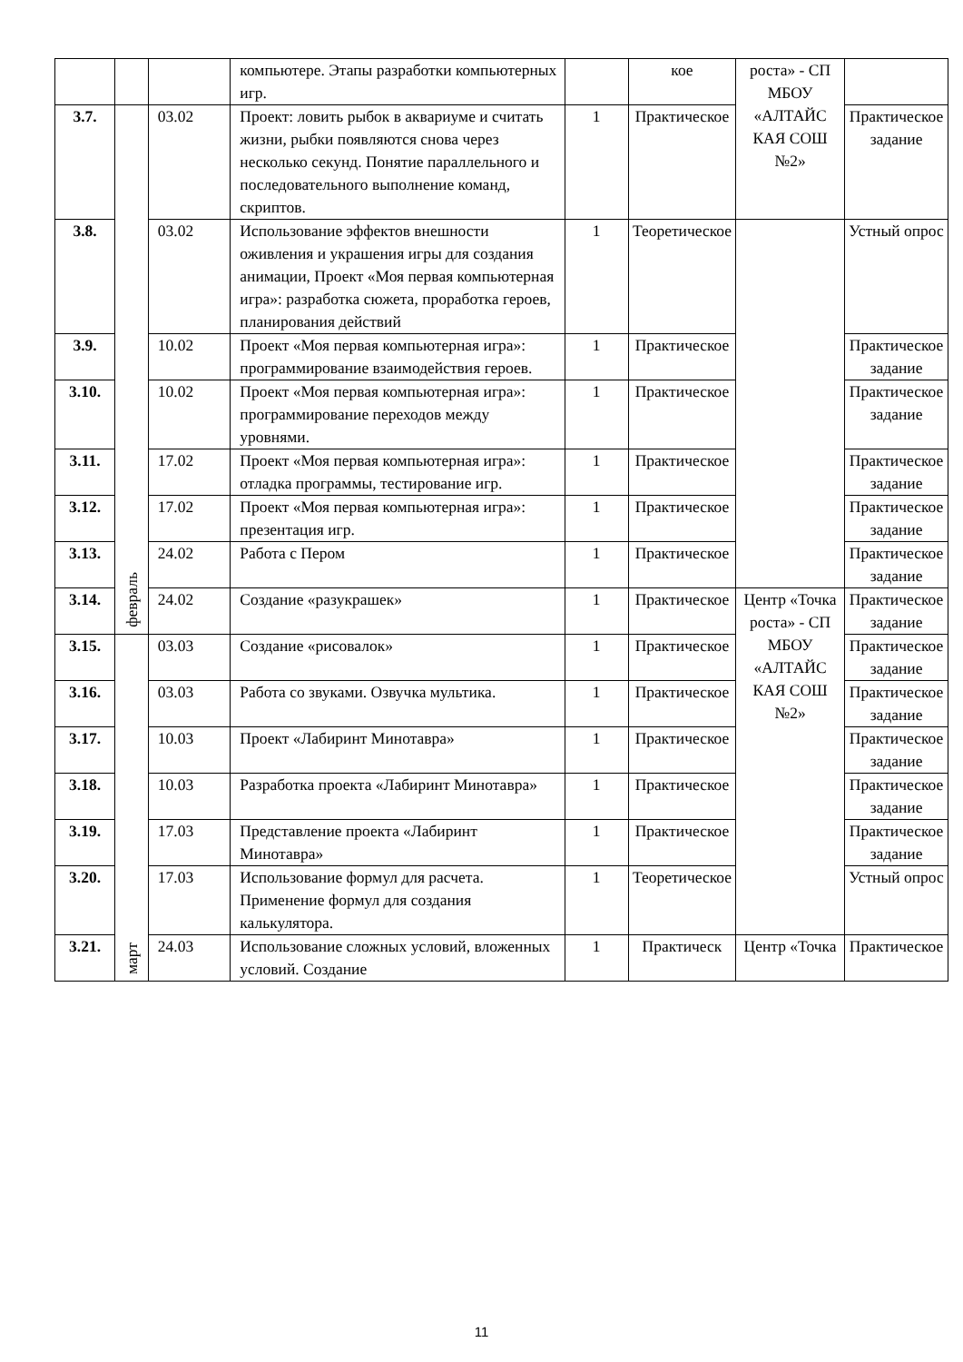| | | | компьютере. Этапы разработки компьютерных игр. | | кое | роста» - СП МБОУ «АЛТАЙС КАЯ СОШ №2» | |
| 3.7. | февраль | 03.02 | Проект: ловить рыбок в аквариуме и считать жизни, рыбки появляются снова через несколько секунд. Понятие параллельного и последовательного выполнение команд, скриптов. | 1 | Практическое | | Практическое задание |
| 3.8. | | 03.02 | Использование эффектов внешности оживления и украшения игры для создания анимации, Проект «Моя первая компьютерная игра»: разработка сюжета, проработка героев, планирования действий | 1 | Теоретическое | | Устный опрос |
| 3.9. | | 10.02 | Проект «Моя первая компьютерная игра»: программирование взаимодействия героев. | 1 | Практическое | | Практическое задание |
| 3.10. | | 10.02 | Проект «Моя первая компьютерная игра»: программирование переходов между уровнями. | 1 | Практическое | | Практическое задание |
| 3.11. | | 17.02 | Проект «Моя первая компьютерная игра»: отладка программы, тестирование игр. | 1 | Практическое | | Практическое задание |
| 3.12. | | 17.02 | Проект «Моя первая компьютерная игра»: презентация игр. | 1 | Практическое | | Практическое задание |
| 3.13. | | 24.02 | Работа с Пером | 1 | Практическое | | Практическое задание |
| 3.14. | | 24.02 | Создание «разукрашек» | 1 | Практическое | Центр «Точка роста» - СП МБОУ «АЛТАЙС КАЯ СОШ №2» | Практическое задание |
| 3.15. | март | 03.03 | Создание «рисовалок» | 1 | Практическое | | Практическое задание |
| 3.16. | | 03.03 | Работа со звуками. Озвучка мультика. | 1 | Практическое | | Практическое задание |
| 3.17. | | 10.03 | Проект «Лабиринт Минотавра» | 1 | Практическое | | Практическое задание |
| 3.18. | | 10.03 | Разработка проекта «Лабиринт Минотавра» | 1 | Практическое | | Практическое задание |
| 3.19. | | 17.03 | Представление проекта «Лабиринт Минотавра» | 1 | Практическое | | Практическое задание |
| 3.20. | | 17.03 | Использование формул для расчета. Применение формул для создания калькулятора. | 1 | Теоретическое | | Устный опрос |
| 3.21. | | 24.03 | Использование сложных условий, вложенных условий. Создание | 1 | Практическ | Центр «Точка | Практическое |
11